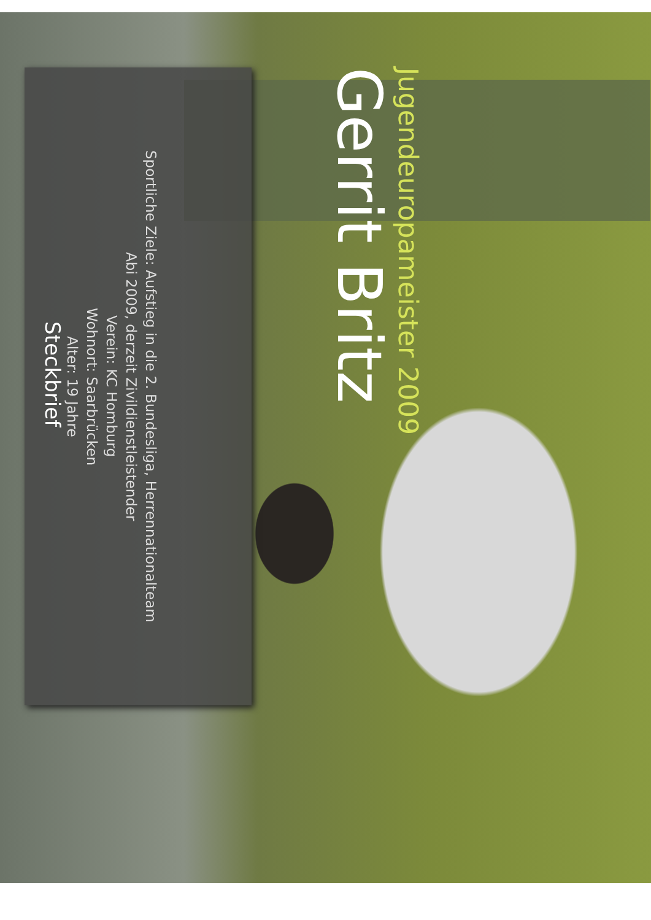Gerrit Britz
Jugendeuropameister 2009
Steckbrief
Alter: 19 Jahre
Wohnort: Saarbrücken
Verein: KC Homburg
Abi 2009, derzeit Zivildienstleistender
Sportliche Ziele: Aufstieg in die 2. Bundesliga, Herrennationalteam